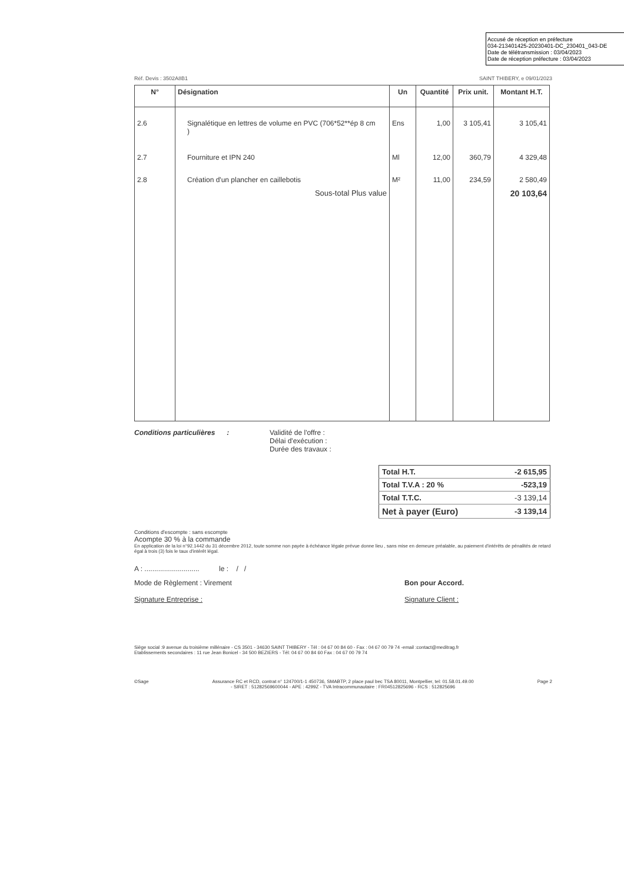Accusé de réception en préfecture
034-213401425-20230401-DC_230401_043-DE
Date de télétransmission : 03/04/2023
Date de réception préfecture : 03/04/2023
Réf. Devis : 3502A8B1 SAINT THIBERY, e 09/01/2023
| N° | Désignation | Un | Quantité | Prix unit. | Montant H.T. |
| --- | --- | --- | --- | --- | --- |
| 2.6 | Signalétique en lettres de volume en PVC (706*52**ép 8 cm ) | Ens | 1,00 | 3 105,41 | 3 105,41 |
| 2.7 | Fourniture et IPN 240 | Ml | 12,00 | 360,79 | 4 329,48 |
| 2.8 | Création d'un plancher en caillebotis | M² | 11,00 | 234,59 | 2 580,49 |
| | Sous-total Plus value | | | | 20 103,64 |
Conditions particulières : Validité de l'offre :
Délai d'exécution :
Durée des travaux :
| Total H.T. | -2 615,95 |
| Total T.V.A : 20 % | -523,19 |
| Total T.T.C. | -3 139,14 |
| Net à payer (Euro) | -3 139,14 |
Conditions d'escompte : sans escompte
Acompte 30 % à la commande
En application de la loi n°92.1442 du 31 décembre 2012, toute somme non payée à échéance légale prévue donne lieu , sans mise en demeure préalable, au paiement d'intérêts de pénalités de retard égal à trois (3) fois le taux d'intérêt légal.
A : ............................ le : / /
Mode de Règlement : Virement
Signature Entreprise :
Bon pour Accord.
Signature Client :
Siège social :9 avenue du troisième millénaire - CS 3501 - 34630 SAINT THIBERY - Tél : 04 67 00 84 60 - Fax : 04 67 00 79 74 -email :contact@meditrag.fr
Etablissements secondaires : 11 rue Jean Bonicel - 34 500 BEZIERS - Tél: 04 67 00 84 60 Fax : 04 67 00 79 74
©Sage Assurance RC et RCD, contrat n° 124700/1-1 450736, SMABTP, 2 place paul bec TSA 80011, Montpellier, tel: 01.58.01.49.00
- SIRET : 51282569600044 - APE : 4299Z - TVA Intracommunautaire : FR04512825696 - RCS : 512825696 Page 2